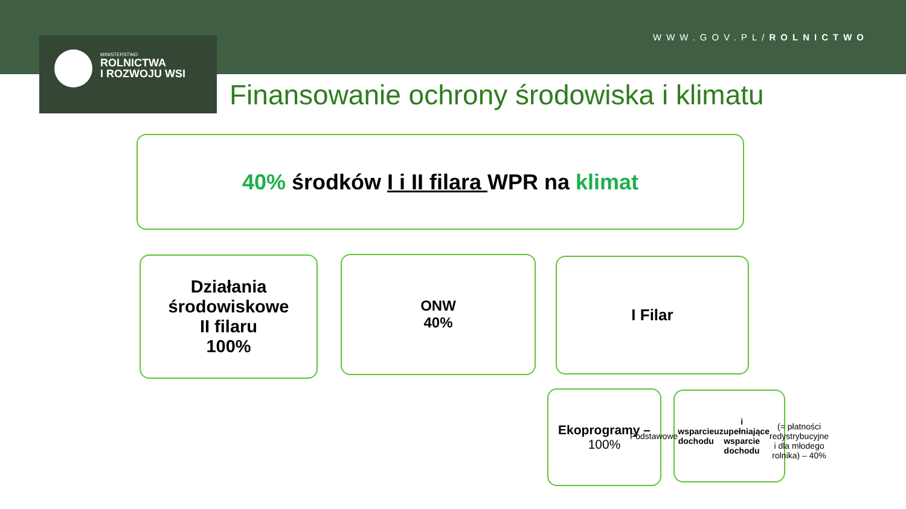MINISTERSTWO
ROLNICTWA
I ROZWOJU WSI
WWW.GOV.PL/ROLNICTWO
Finansowanie ochrony środowiska i klimatu
40% środków I i II filara WPR na klimat
Działania
środowiskowe
II filaru
100%
ONW
40%
I Filar
Ekoprogramy –
100%
Podstawowe wsparcie dochodu
i uzupełniające wsparcie dochodu
(= płatności redystrybucyjne i dla młodego rolnika) – 40%